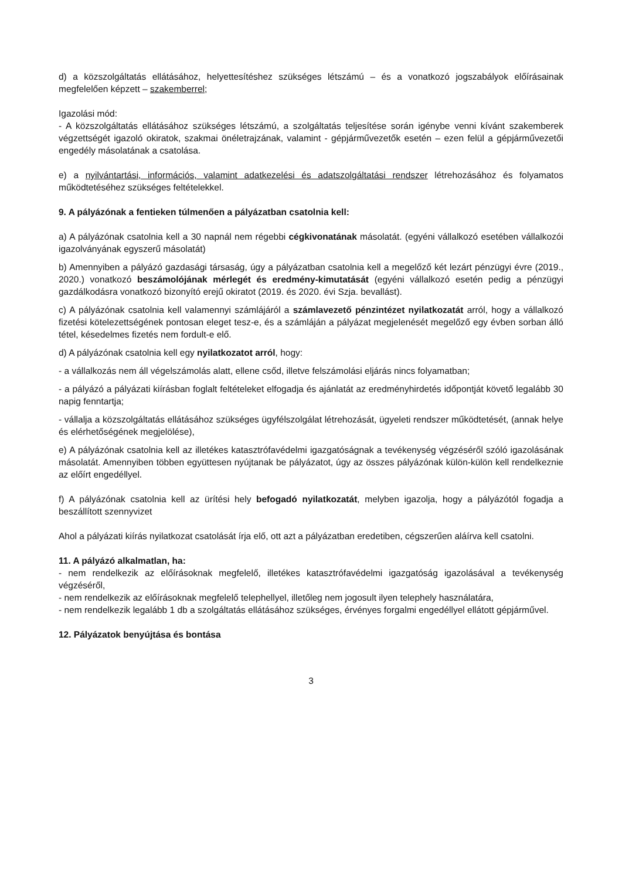d) a közszolgáltatás ellátásához, helyettesítéshez szükséges létszámú – és a vonatkozó jogszabályok előírásainak megfelelően képzett – szakemberrel;
Igazolási mód:
- A közszolgáltatás ellátásához szükséges létszámú, a szolgáltatás teljesítése során igénybe venni kívánt szakemberek végzettségét igazoló okiratok, szakmai önéletrajzának, valamint - gépjárművezetők esetén – ezen felül a gépjárművezetői engedély másolatának a csatolása.
e) a nyilvántartási, információs, valamint adatkezelési és adatszolgáltatási rendszer létrehozásához és folyamatos működtetéséhez szükséges feltételekkel.
9. A pályázónak a fentieken túlmenően a pályázatban csatolnia kell:
a) A pályázónak csatolnia kell a 30 napnál nem régebbi cégkivonatának másolatát. (egyéni vállalkozó esetében vállalkozói igazolványának egyszerű másolatát)
b) Amennyiben a pályázó gazdasági társaság, úgy a pályázatban csatolnia kell a megelőző két lezárt pénzügyi évre (2019., 2020.) vonatkozó beszámolójának mérlegét és eredmény-kimutatását (egyéni vállalkozó esetén pedig a pénzügyi gazdálkodásra vonatkozó bizonyító erejű okiratot (2019. és 2020. évi Szja. bevallást).
c) A pályázónak csatolnia kell valamennyi számlájáról a számlavezető pénzintézet nyilatkozatát arról, hogy a vállalkozó fizetési kötelezettségének pontosan eleget tesz-e, és a számláján a pályázat megjelenését megelőző egy évben sorban álló tétel, késedelmes fizetés nem fordult-e elő.
d) A pályázónak csatolnia kell egy nyilatkozatot arról, hogy:
- a vállalkozás nem áll végelszámolás alatt, ellene csőd, illetve felszámolási eljárás nincs folyamatban;
- a pályázó a pályázati kiírásban foglalt feltételeket elfogadja és ajánlatát az eredményhirdetés időpontját követő legalább 30 napig fenntartja;
- vállalja a közszolgáltatás ellátásához szükséges ügyfélszolgálat létrehozását, ügyeleti rendszer működtetését, (annak helye és elérhetőségének megjelölése),
e) A pályázónak csatolnia kell az illetékes katasztrófavédelmi igazgatóságnak a tevékenység végzéséről szóló igazolásának másolatát. Amennyiben többen együttesen nyújtanak be pályázatot, úgy az összes pályázónak külön-külön kell rendelkeznie az előírt engedéllyel.
f) A pályázónak csatolnia kell az ürítési hely befogadó nyilatkozatát, melyben igazolja, hogy a pályázótól fogadja a beszállított szennyvizet
Ahol a pályázati kiírás nyilatkozat csatolását írja elő, ott azt a pályázatban eredetiben, cégszerűen aláírva kell csatolni.
11. A pályázó alkalmatlan, ha:
- nem rendelkezik az előírásoknak megfelelő, illetékes katasztrófavédelmi igazgatóság igazolásával a tevékenység végzéséről,
- nem rendelkezik az előírásoknak megfelelő telephellyel, illetőleg nem jogosult ilyen telephely használatára,
- nem rendelkezik legalább 1 db a szolgáltatás ellátásához szükséges, érvényes forgalmi engedéllyel ellátott gépjárművel.
12. Pályázatok benyújtása és bontása
3